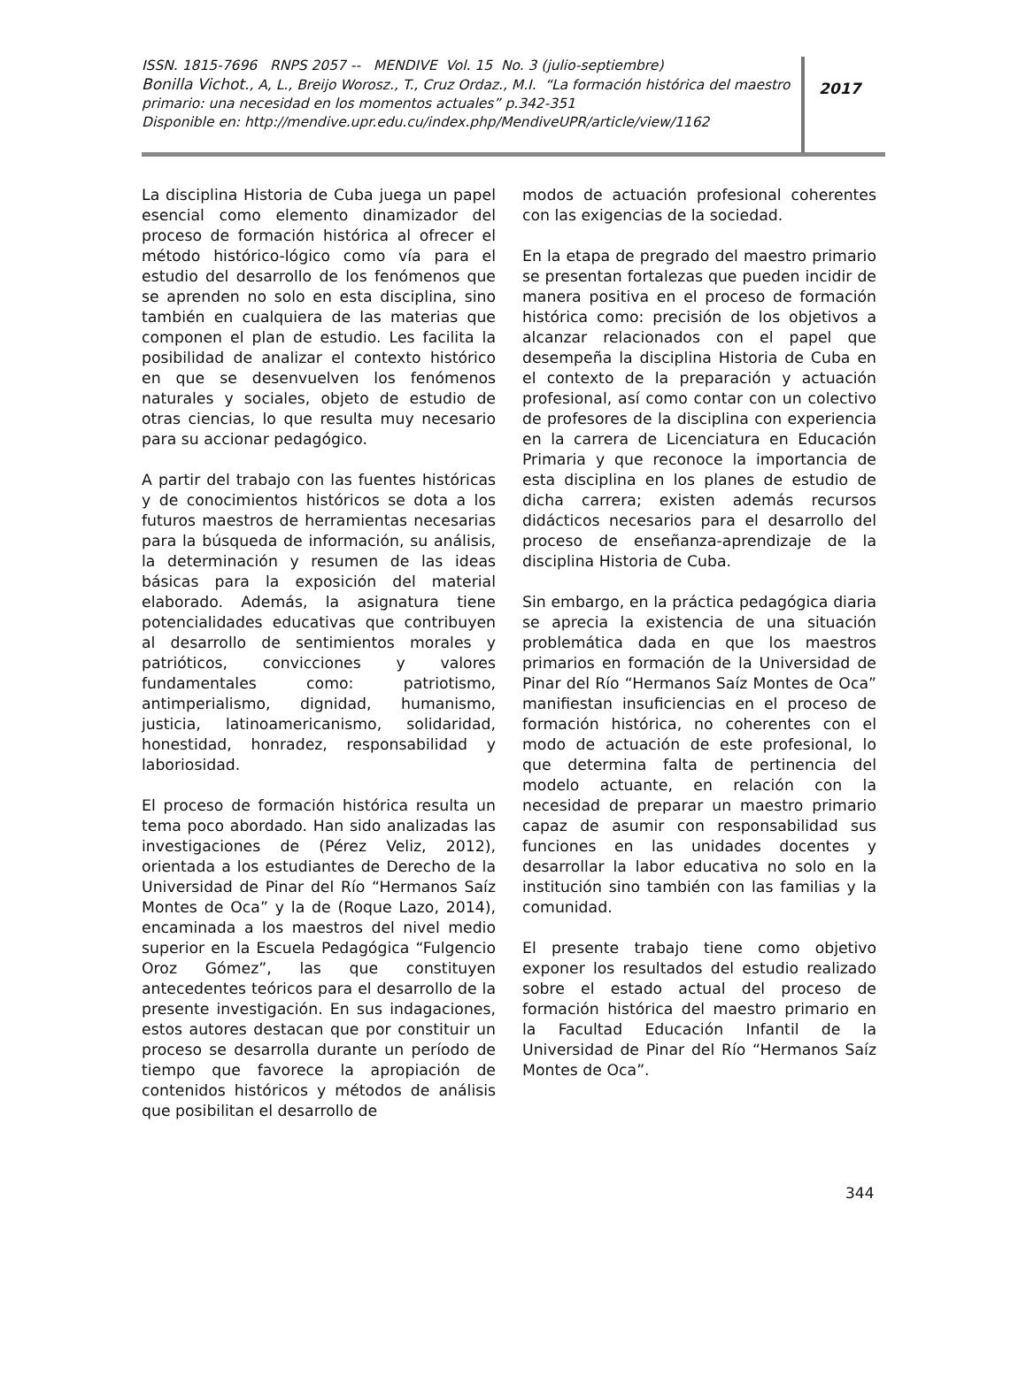ISSN. 1815-7696 RNPS 2057 -- MENDIVE Vol. 15 No. 3 (julio-septiembre)
Bonilla Vichot., A, L., Breijo Worosz., T., Cruz Ordaz., M.I. “La formación histórica del maestro primario: una necesidad en los momentos actuales” p.342-351
Disponible en: http://mendive.upr.edu.cu/index.php/MendiveUPR/article/view/1162
2017
La disciplina Historia de Cuba juega un papel esencial como elemento dinamizador del proceso de formación histórica al ofrecer el método histórico-lógico como vía para el estudio del desarrollo de los fenómenos que se aprenden no solo en esta disciplina, sino también en cualquiera de las materias que componen el plan de estudio. Les facilita la posibilidad de analizar el contexto histórico en que se desenvuelven los fenómenos naturales y sociales, objeto de estudio de otras ciencias, lo que resulta muy necesario para su accionar pedagógico.
A partir del trabajo con las fuentes históricas y de conocimientos históricos se dota a los futuros maestros de herramientas necesarias para la búsqueda de información, su análisis, la determinación y resumen de las ideas básicas para la exposición del material elaborado. Además, la asignatura tiene potencialidades educativas que contribuyen al desarrollo de sentimientos morales y patrióticos, convicciones y valores fundamentales como: patriotismo, antimperialismo, dignidad, humanismo, justicia, latinoamericanismo, solidaridad, honestidad, honradez, responsabilidad y laboriosidad.
El proceso de formación histórica resulta un tema poco abordado. Han sido analizadas las investigaciones de (Pérez Veliz, 2012), orientada a los estudiantes de Derecho de la Universidad de Pinar del Río “Hermanos Saíz Montes de Oca” y la de (Roque Lazo, 2014), encaminada a los maestros del nivel medio superior en la Escuela Pedagógica “Fulgencio Oroz Gómez”, las que constituyen antecedentes teóricos para el desarrollo de la presente investigación. En sus indagaciones, estos autores destacan que por constituir un proceso se desarrolla durante un período de tiempo que favorece la apropiación de contenidos históricos y métodos de análisis que posibilitan el desarrollo de
modos de actuación profesional coherentes con las exigencias de la sociedad.
En la etapa de pregrado del maestro primario se presentan fortalezas que pueden incidir de manera positiva en el proceso de formación histórica como: precisión de los objetivos a alcanzar relacionados con el papel que desempeña la disciplina Historia de Cuba en el contexto de la preparación y actuación profesional, así como contar con un colectivo de profesores de la disciplina con experiencia en la carrera de Licenciatura en Educación Primaria y que reconoce la importancia de esta disciplina en los planes de estudio de dicha carrera; existen además recursos didácticos necesarios para el desarrollo del proceso de enseñanza-aprendizaje de la disciplina Historia de Cuba.
Sin embargo, en la práctica pedagógica diaria se aprecia la existencia de una situación problemática dada en que los maestros primarios en formación de la Universidad de Pinar del Río “Hermanos Saíz Montes de Oca” manifiestan insuficiencias en el proceso de formación histórica, no coherentes con el modo de actuación de este profesional, lo que determina falta de pertinencia del modelo actuante, en relación con la necesidad de preparar un maestro primario capaz de asumir con responsabilidad sus funciones en las unidades docentes y desarrollar la labor educativa no solo en la institución sino también con las familias y la comunidad.
El presente trabajo tiene como objetivo exponer los resultados del estudio realizado sobre el estado actual del proceso de formación histórica del maestro primario en la Facultad Educación Infantil de la Universidad de Pinar del Río “Hermanos Saíz Montes de Oca”.
344